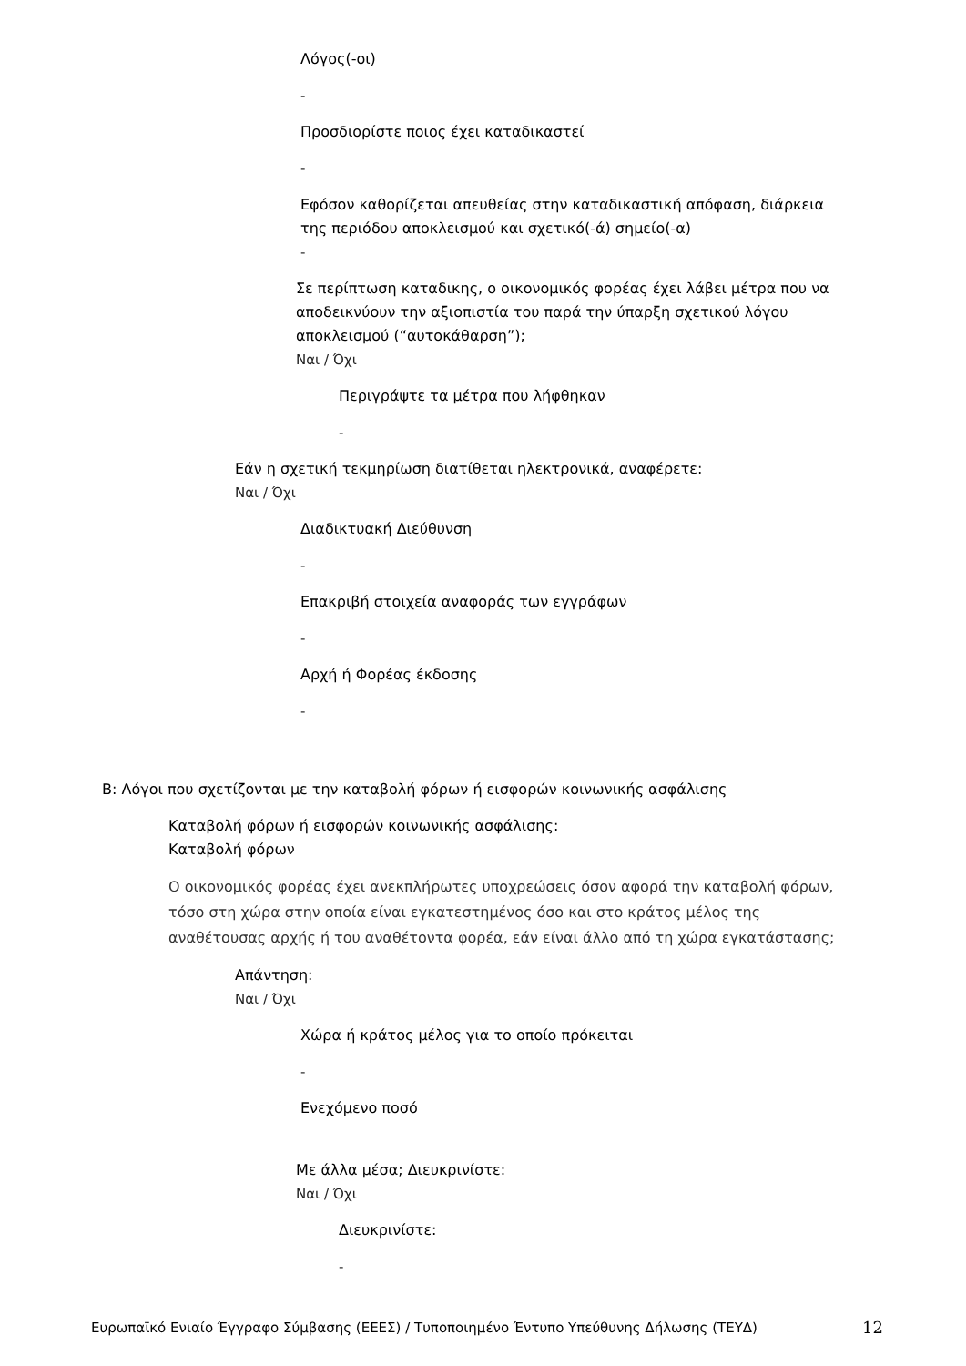Λόγος(-οι)
-
Προσδιορίστε ποιος έχει καταδικαστεί
-
Εφόσον καθορίζεται απευθείας στην καταδικαστική απόφαση, διάρκεια
της περιόδου αποκλεισμού και σχετικό(-ά) σημείο(-α)
-
Σε περίπτωση καταδικης, ο οικονομικός φορέας έχει λάβει μέτρα που να αποδεικνύουν την αξιοπιστία του παρά την ύπαρξη σχετικού λόγου αποκλεισμού (“αυτοκάθαρση”);
Ναι / Όχι
Περιγράψτε τα μέτρα που λήφθηκαν
-
Εάν η σχετική τεκμηρίωση διατίθεται ηλεκτρονικά, αναφέρετε:
Ναι / Όχι
Διαδικτυακή Διεύθυνση
-
Επακριβή στοιχεία αναφοράς των εγγράφων
-
Αρχή ή Φορέας έκδοσης
-
B: Λόγοι που σχετίζονται με την καταβολή φόρων ή εισφορών κοινωνικής ασφάλισης
Καταβολή φόρων ή εισφορών κοινωνικής ασφάλισης:
Καταβολή φόρων
Ο οικονομικός φορέας έχει ανεκπλήρωτες υποχρεώσεις όσον αφορά την καταβολή φόρων, τόσο στη χώρα στην οποία είναι εγκατεστημένος όσο και στο κράτος μέλος της αναθέτουσας αρχής ή του αναθέτοντα φορέα, εάν είναι άλλο από τη χώρα εγκατάστασης;
Απάντηση:
Ναι / Όχι
Χώρα ή κράτος μέλος για το οποίο πρόκειται
-
Ενεχόμενο ποσό
Με άλλα μέσα; Διευκρινίστε:
Ναι / Όχι
Διευκρινίστε:
-
Ευρωπαϊκό Ενιαίο Έγγραφο Σύμβασης (ΕΕΕΣ) / Τυποποιημένο Έντυπο Υπεύθυνης Δήλωσης (ΤΕΥΔ) 12